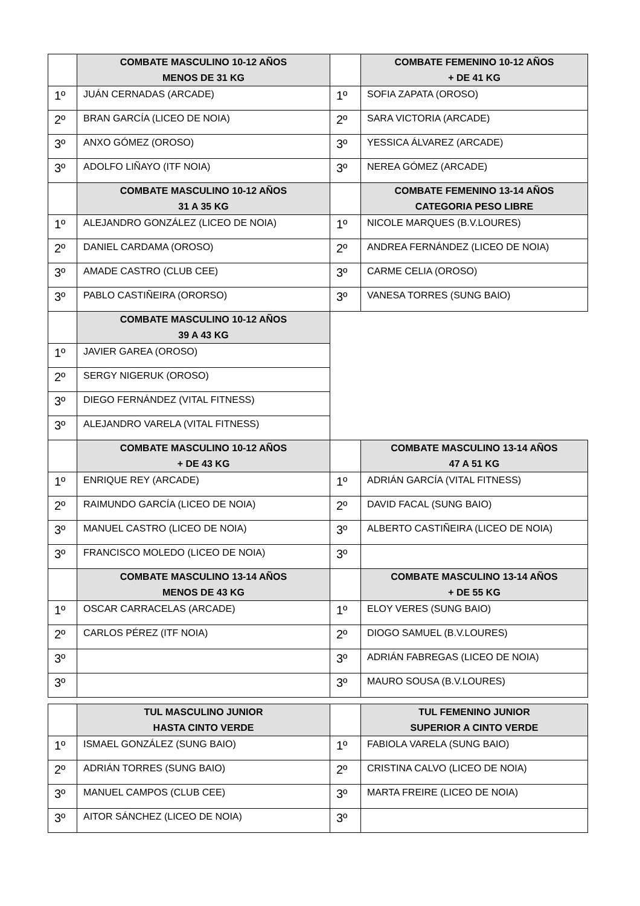| | COMBATE MASCULINO 10-12 AÑOS MENOS DE 31 KG | | COMBATE FEMENINO 10-12 AÑOS + DE 41 KG |
| --- | --- | --- | --- |
| 1º | JUÁN CERNADAS (ARCADE) | 1º | SOFIA ZAPATA (OROSO) |
| 2º | BRAN GARCÍA (LICEO DE NOIA) | 2º | SARA VICTORIA (ARCADE) |
| 3º | ANXO GÓMEZ (OROSO) | 3º | YESSICA ÁLVAREZ (ARCADE) |
| 3º | ADOLFO LIÑAYO (ITF NOIA) | 3º | NEREA GÓMEZ (ARCADE) |
| | COMBATE MASCULINO 10-12 AÑOS 31 A 35 KG | | COMBATE FEMENINO 13-14 AÑOS CATEGORIA PESO LIBRE |
| 1º | ALEJANDRO GONZÁLEZ (LICEO DE NOIA) | 1º | NICOLE MARQUES (B.V.LOURES) |
| 2º | DANIEL CARDAMA (OROSO) | 2º | ANDREA FERNÁNDEZ (LICEO DE NOIA) |
| 3º | AMADE CASTRO (CLUB CEE) | 3º | CARME CELIA (OROSO) |
| 3º | PABLO CASTIÑEIRA (ORORSO) | 3º | VANESA TORRES (SUNG BAIO) |
| | COMBATE MASCULINO 10-12 AÑOS 39 A 43 KG | | |
| 1º | JAVIER GAREA (OROSO) | | |
| 2º | SERGY NIGERUK (OROSO) | | |
| 3º | DIEGO FERNÁNDEZ (VITAL FITNESS) | | |
| 3º | ALEJANDRO VARELA (VITAL FITNESS) | | |
| | COMBATE MASCULINO 10-12 AÑOS + DE 43 KG | | COMBATE MASCULINO 13-14 AÑOS 47 A 51 KG |
| 1º | ENRIQUE REY (ARCADE) | 1º | ADRIÁN GARCÍA (VITAL FITNESS) |
| 2º | RAIMUNDO GARCÍA (LICEO DE NOIA) | 2º | DAVID FACAL (SUNG BAIO) |
| 3º | MANUEL CASTRO (LICEO DE NOIA) | 3º | ALBERTO CASTIÑEIRA (LICEO DE NOIA) |
| 3º | FRANCISCO MOLEDO (LICEO DE NOIA) | 3º | |
| | COMBATE MASCULINO 13-14 AÑOS MENOS DE 43 KG | | COMBATE MASCULINO 13-14 AÑOS + DE 55 KG |
| 1º | OSCAR CARRACELAS (ARCADE) | 1º | ELOY VERES (SUNG BAIO) |
| 2º | CARLOS PÉREZ (ITF NOIA) | 2º | DIOGO SAMUEL (B.V.LOURES) |
| 3º | | 3º | ADRIÁN FABREGAS (LICEO DE NOIA) |
| 3º | | 3º | MAURO SOUSA (B.V.LOURES) |
| | TUL MASCULINO JUNIOR HASTA CINTO VERDE | | TUL FEMENINO JUNIOR SUPERIOR A CINTO VERDE |
| --- | --- | --- | --- |
| 1º | ISMAEL GONZÁLEZ (SUNG BAIO) | 1º | FABIOLA VARELA (SUNG BAIO) |
| 2º | ADRIÁN TORRES (SUNG BAIO) | 2º | CRISTINA CALVO (LICEO DE NOIA) |
| 3º | MANUEL CAMPOS (CLUB CEE) | 3º | MARTA FREIRE (LICEO DE NOIA) |
| 3º | AITOR SÁNCHEZ (LICEO DE NOIA) | 3º | |